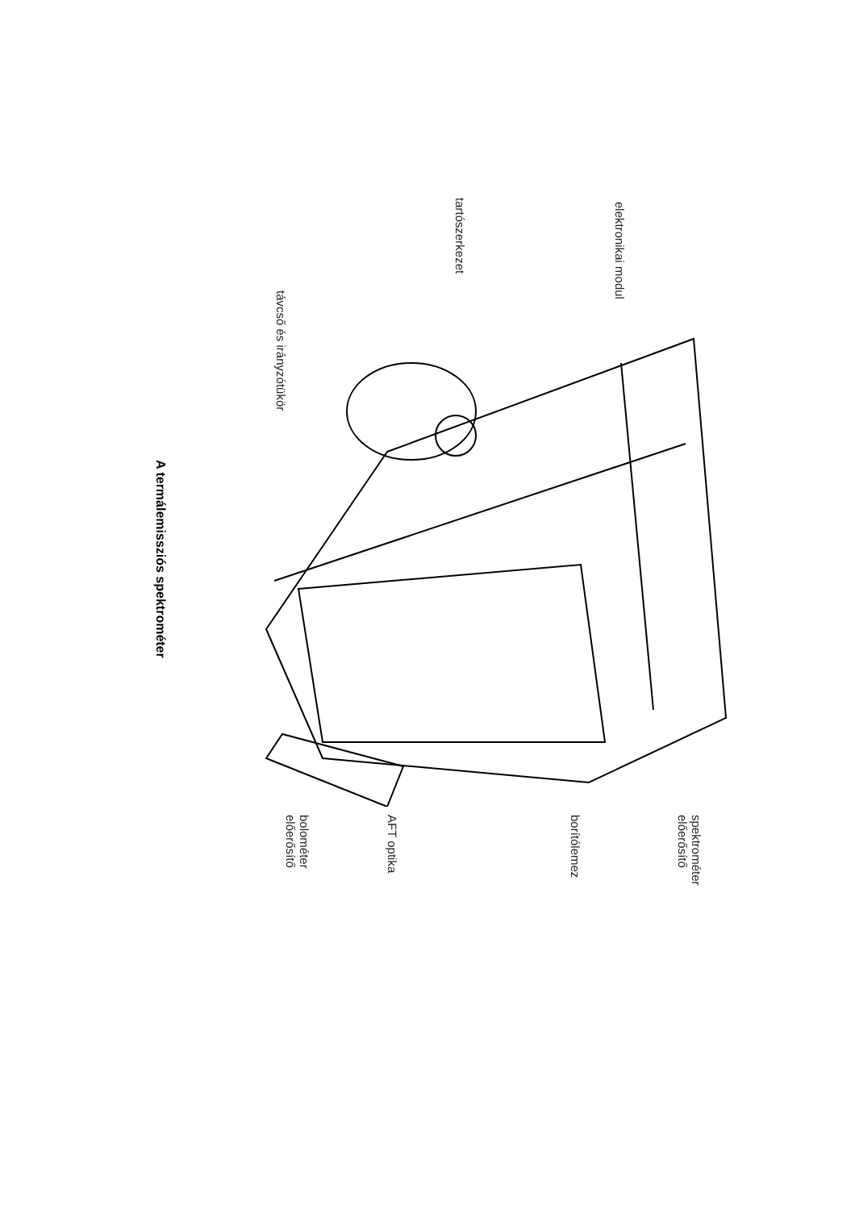A termálemissziós spektrométer
elektronikai modul
tartószerkezet
távcső és irányzótükör
spektrométer
előerősítő
borítólemez
AFT optika
bolométer
előerősítő